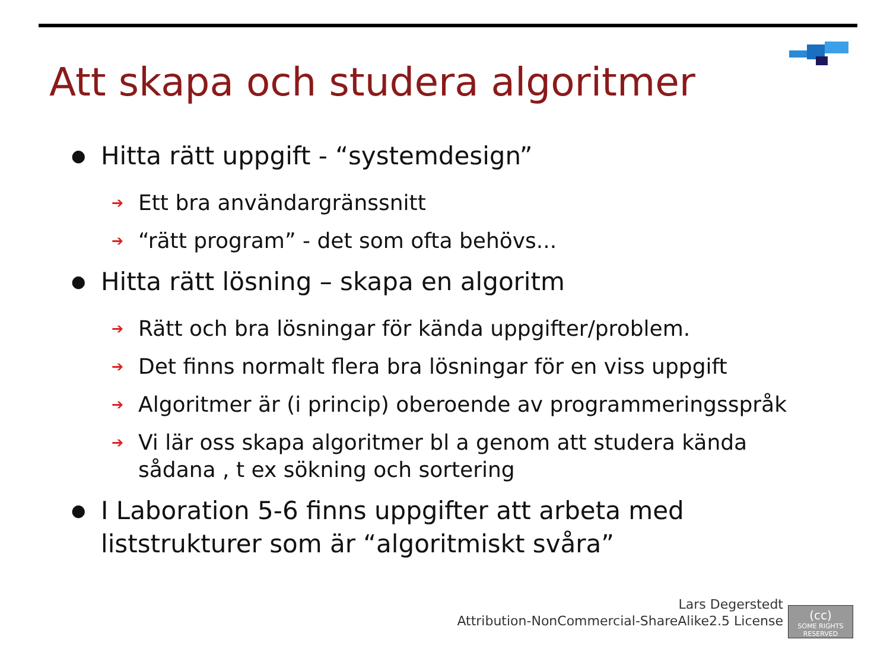Att skapa och studera algoritmer
● Hitta rätt uppgift - “systemdesign”
➔ Ett bra användargränssnitt
➔ “rätt program” - det som ofta behövs...
● Hitta rätt lösning – skapa en algoritm
➔ Rätt och bra lösningar för kända uppgifter/problem.
➔ Det finns normalt flera bra lösningar för en viss uppgift
➔ Algoritmer är (i princip) oberoende av programmeringsspråk
➔ Vi lär oss skapa algoritmer bl a genom att studera kända sådana , t ex sökning och sortering
● I Laboration 5-6 finns uppgifter att arbeta med liststrukturer som är “algoritmiskt svåra”
Lars Degerstedt
Attribution-NonCommercial-ShareAlike2.5 License
(cc)
SOME RIGHTS RESERVED